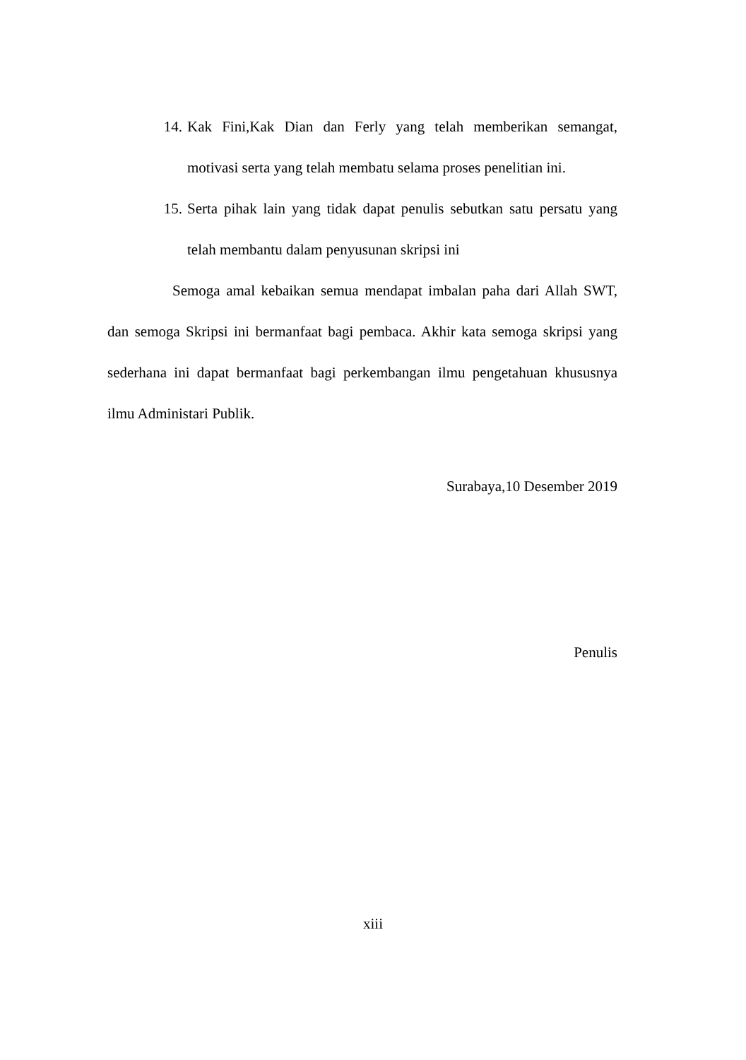14. Kak Fini,Kak Dian dan Ferly yang telah memberikan semangat, motivasi serta yang telah membatu selama proses penelitian ini.
15. Serta pihak lain yang tidak dapat penulis sebutkan satu persatu yang telah membantu dalam penyusunan skripsi ini
Semoga amal kebaikan semua mendapat imbalan paha dari Allah SWT, dan semoga Skripsi ini bermanfaat bagi pembaca. Akhir kata semoga skripsi yang sederhana ini dapat bermanfaat bagi perkembangan ilmu pengetahuan khususnya ilmu Administari Publik.
Surabaya,10 Desember 2019
Penulis
xiii